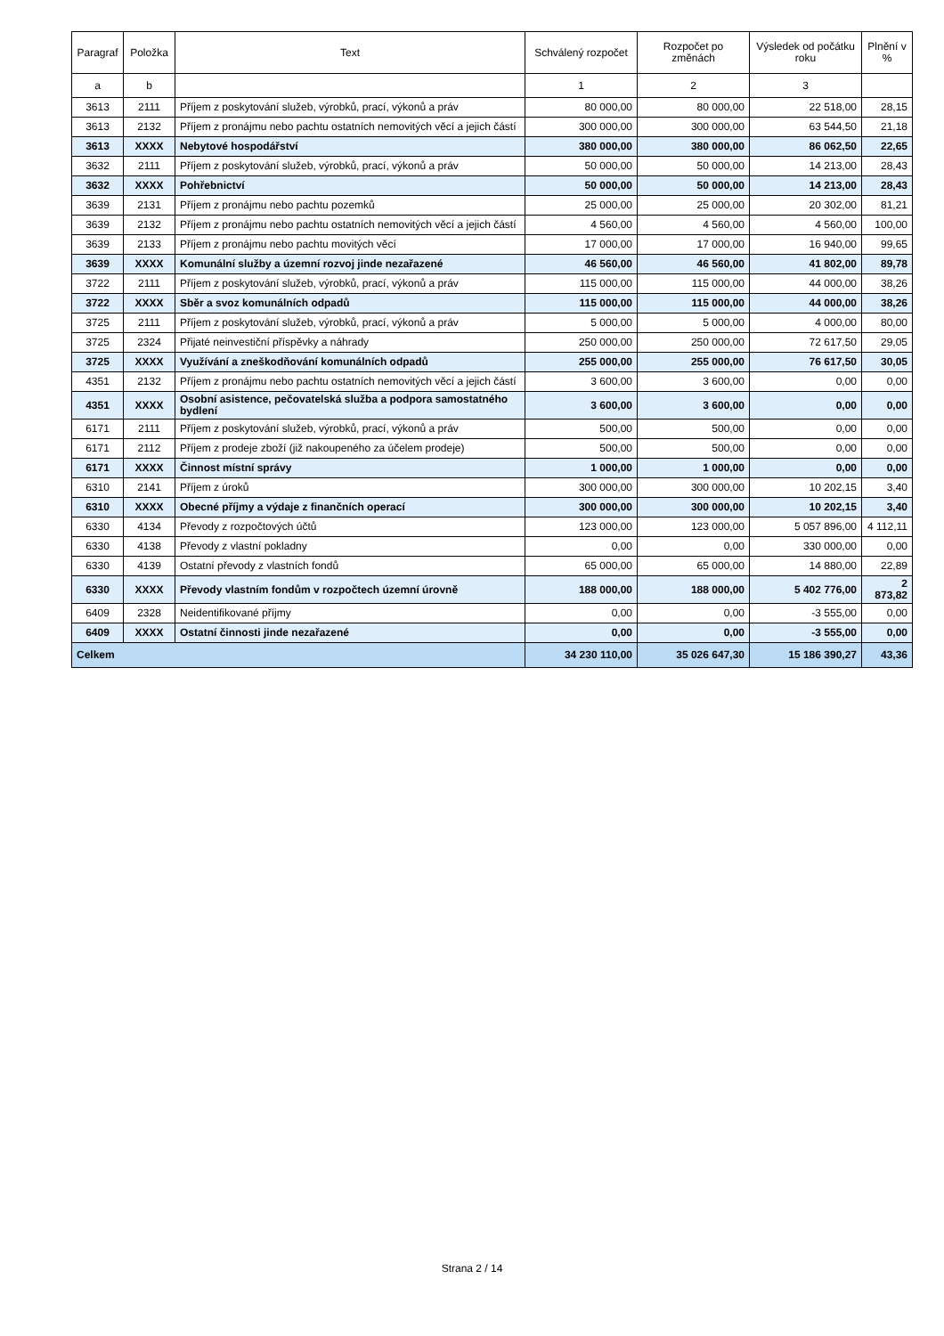| Paragraf | Položka | Text | Schválený rozpočet | Rozpočet po změnách | Výsledek od počátku roku | Plnění v % |
| --- | --- | --- | --- | --- | --- | --- |
| a | b | | 1 | 2 | 3 | |
| 3613 | 2111 | Příjem z poskytování služeb, výrobků, prací, výkonů a práv | 80 000,00 | 80 000,00 | 22 518,00 | 28,15 |
| 3613 | 2132 | Příjem z pronájmu nebo pachtu ostatních nemovitých věcí a jejich částí | 300 000,00 | 300 000,00 | 63 544,50 | 21,18 |
| 3613 | XXXX | Nebytové hospodářství | 380 000,00 | 380 000,00 | 86 062,50 | 22,65 |
| 3632 | 2111 | Příjem z poskytování služeb, výrobků, prací, výkonů a práv | 50 000,00 | 50 000,00 | 14 213,00 | 28,43 |
| 3632 | XXXX | Pohřebnictví | 50 000,00 | 50 000,00 | 14 213,00 | 28,43 |
| 3639 | 2131 | Příjem z pronájmu nebo pachtu pozemků | 25 000,00 | 25 000,00 | 20 302,00 | 81,21 |
| 3639 | 2132 | Příjem z pronájmu nebo pachtu ostatních nemovitých věcí a jejich částí | 4 560,00 | 4 560,00 | 4 560,00 | 100,00 |
| 3639 | 2133 | Příjem z pronájmu nebo pachtu movitých věcí | 17 000,00 | 17 000,00 | 16 940,00 | 99,65 |
| 3639 | XXXX | Komunální služby a územní rozvoj jinde nezařazené | 46 560,00 | 46 560,00 | 41 802,00 | 89,78 |
| 3722 | 2111 | Příjem z poskytování služeb, výrobků, prací, výkonů a práv | 115 000,00 | 115 000,00 | 44 000,00 | 38,26 |
| 3722 | XXXX | Sběr a svoz komunálních odpadů | 115 000,00 | 115 000,00 | 44 000,00 | 38,26 |
| 3725 | 2111 | Příjem z poskytování služeb, výrobků, prací, výkonů a práv | 5 000,00 | 5 000,00 | 4 000,00 | 80,00 |
| 3725 | 2324 | Přijaté neinvestiční příspěvky a náhrady | 250 000,00 | 250 000,00 | 72 617,50 | 29,05 |
| 3725 | XXXX | Využívání a zneškodňování komunálních odpadů | 255 000,00 | 255 000,00 | 76 617,50 | 30,05 |
| 4351 | 2132 | Příjem z pronájmu nebo pachtu ostatních nemovitých věcí a jejich částí | 3 600,00 | 3 600,00 | 0,00 | 0,00 |
| 4351 | XXXX | Osobní asistence, pečovatelská služba a podpora samostatného bydlení | 3 600,00 | 3 600,00 | 0,00 | 0,00 |
| 6171 | 2111 | Příjem z poskytování služeb, výrobků, prací, výkonů a práv | 500,00 | 500,00 | 0,00 | 0,00 |
| 6171 | 2112 | Příjem z prodeje zboží (již nakoupeného za účelem prodeje) | 500,00 | 500,00 | 0,00 | 0,00 |
| 6171 | XXXX | Činnost místní správy | 1 000,00 | 1 000,00 | 0,00 | 0,00 |
| 6310 | 2141 | Příjem z úroků | 300 000,00 | 300 000,00 | 10 202,15 | 3,40 |
| 6310 | XXXX | Obecné příjmy a výdaje z finančních operací | 300 000,00 | 300 000,00 | 10 202,15 | 3,40 |
| 6330 | 4134 | Převody z rozpočtových účtů | 123 000,00 | 123 000,00 | 5 057 896,00 | 4 112,11 |
| 6330 | 4138 | Převody z vlastní pokladny | 0,00 | 0,00 | 330 000,00 | 0,00 |
| 6330 | 4139 | Ostatní převody z vlastních fondů | 65 000,00 | 65 000,00 | 14 880,00 | 22,89 |
| 6330 | XXXX | Převody vlastním fondům v rozpočtech územní úrovně | 188 000,00 | 188 000,00 | 5 402 776,00 | 2 873,82 |
| 6409 | 2328 | Neidentifikované příjmy | 0,00 | 0,00 | -3 555,00 | 0,00 |
| 6409 | XXXX | Ostatní činnosti jinde nezařazené | 0,00 | 0,00 | -3 555,00 | 0,00 |
| Celkem | | | 34 230 110,00 | 35 026 647,30 | 15 186 390,27 | 43,36 |
Strana 2 / 14